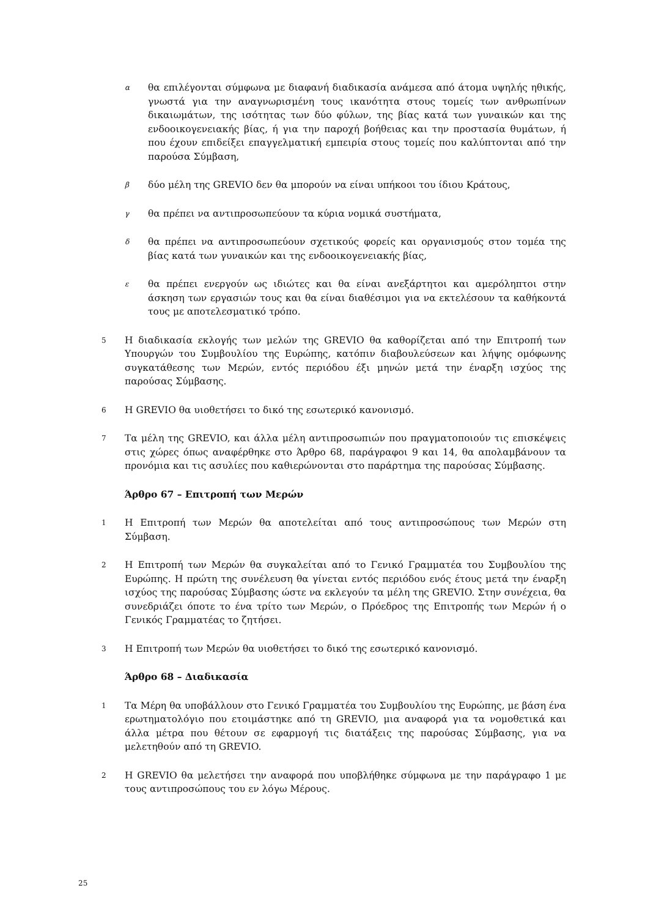α
θα επιλέγονται σύμφωνα με διαφανή διαδικασία ανάμεσα από άτομα υψηλής ηθικής, γνωστά για την αναγνωρισμένη τους ικανότητα στους τομείς των ανθρωπίνων δικαιωμάτων, της ισότητας των δύο φύλων, της βίας κατά των γυναικών και της ενδοοικογενειακής βίας, ή για την παροχή βοήθειας και την προστασία θυμάτων, ή που έχουν επιδείξει επαγγελματική εμπειρία στους τομείς που καλύπτονται από την παρούσα Σύμβαση,
β
δύο μέλη της GREVIO δεν θα μπορούν να είναι υπήκοοι του ίδιου Κράτους,
γ
θα πρέπει να αντιπροσωπεύουν τα κύρια νομικά συστήματα,
δ
θα πρέπει να αντιπροσωπεύουν σχετικούς φορείς και οργανισμούς στον τομέα της βίας κατά των γυναικών και της ενδοοικογενειακής βίας,
ε
θα πρέπει ενεργούν ως ιδιώτες και θα είναι ανεξάρτητοι και αμερόληπτοι στην άσκηση των εργασιών τους και θα είναι διαθέσιμοι για να εκτελέσουν τα καθήκοντά τους με αποτελεσματικό τρόπο.
5
Η διαδικασία εκλογής των μελών της GREVIO θα καθορίζεται από την Επιτροπή των Υπουργών του Συμβουλίου της Ευρώπης, κατόπιν διαβουλεύσεων και λήψης ομόφωνης συγκατάθεσης των Μερών, εντός περιόδου έξι μηνών μετά την έναρξη ισχύος της παρούσας Σύμβασης.
6
Η GREVIO θα υιοθετήσει το δικό της εσωτερικό κανονισμό.
7
Τα μέλη της GREVIO, και άλλα μέλη αντιπροσωπιών που πραγματοποιούν τις επισκέψεις στις χώρες όπως αναφέρθηκε στο Άρθρο 68, παράγραφοι 9 και 14, θα απολαμβάνουν τα προνόμια και τις ασυλίες που καθιερώνονται στο παράρτημα της παρούσας Σύμβασης.
Άρθρο 67 – Επιτροπή των Μερών
1
Η Επιτροπή των Μερών θα αποτελείται από τους αντιπροσώπους των Μερών στη Σύμβαση.
2
Η Επιτροπή των Μερών θα συγκαλείται από το Γενικό Γραμματέα του Συμβουλίου της Ευρώπης. Η πρώτη της συνέλευση θα γίνεται εντός περιόδου ενός έτους μετά την έναρξη ισχύος της παρούσας Σύμβασης ώστε να εκλεγούν τα μέλη της GREVIO. Στην συνέχεια, θα συνεδριάζει όποτε το ένα τρίτο των Μερών, ο Πρόεδρος της Επιτροπής των Μερών ή ο Γενικός Γραμματέας το ζητήσει.
3
Η Επιτροπή των Μερών θα υιοθετήσει το δικό της εσωτερικό κανονισμό.
Άρθρο 68 – Διαδικασία
1
Τα Μέρη θα υποβάλλουν στο Γενικό Γραμματέα του Συμβουλίου της Ευρώπης, με βάση ένα ερωτηματολόγιο που ετοιμάστηκε από τη GREVIO, μια αναφορά για τα νομοθετικά και άλλα μέτρα που θέτουν σε εφαρμογή τις διατάξεις της παρούσας Σύμβασης, για να μελετηθούν από τη GREVIO.
2
Η GREVIO θα μελετήσει την αναφορά που υποβλήθηκε σύμφωνα με την παράγραφο 1 με τους αντιπροσώπους του εν λόγω Μέρους.
25